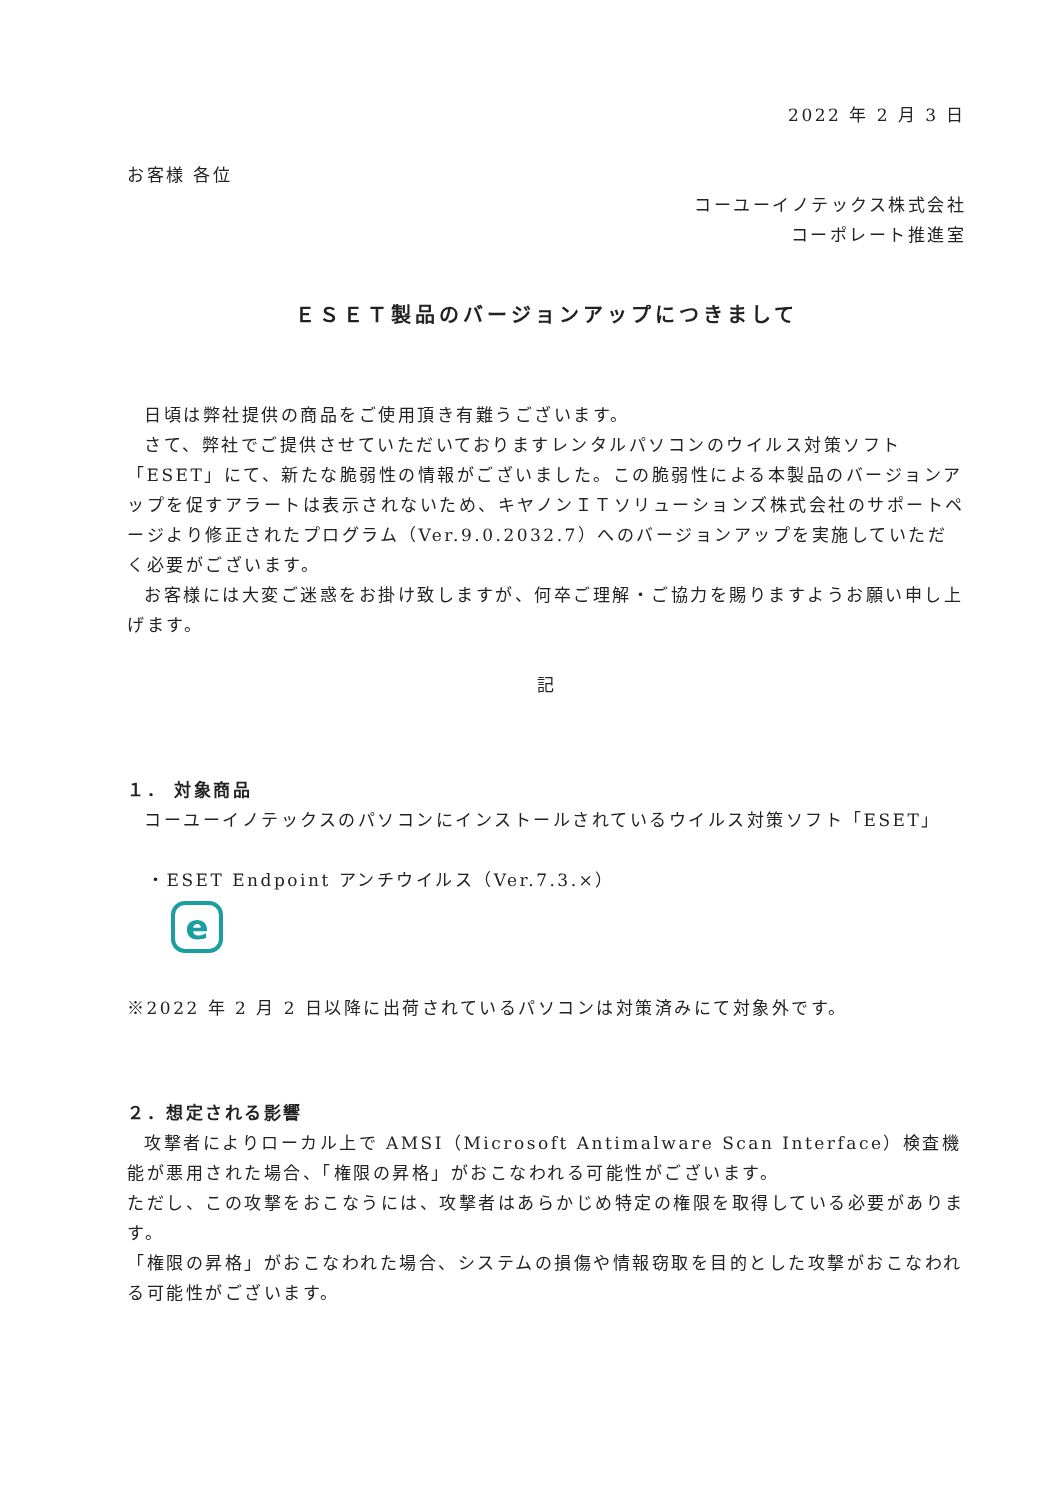2022 年 2 月 3 日
お客様 各位
コーユーイノテックス株式会社
コーポレート推進室
ＥＳＥＴ製品のバージョンアップにつきまして
日頃は弊社提供の商品をご使用頂き有難うございます。
さて、弊社でご提供させていただいておりますレンタルパソコンのウイルス対策ソフト「ESET」にて、新たな脆弱性の情報がございました。この脆弱性による本製品のバージョンアップを促すアラートは表示されないため、キヤノンＩＴソリューションズ株式会社のサポートページより修正されたプログラム（Ver.9.0.2032.7）へのバージョンアップを実施していただく必要がございます。
お客様には大変ご迷惑をお掛け致しますが、何卒ご理解・ご協力を賜りますようお願い申し上げます。
記
１． 対象商品
コーユーイノテックスのパソコンにインストールされているウイルス対策ソフト「ESET」
・ESET Endpoint アンチウイルス（Ver.7.3.×）
e
※2022 年 2 月 2 日以降に出荷されているパソコンは対策済みにて対象外です。
２．想定される影響
攻撃者によりローカル上で AMSI（Microsoft Antimalware Scan Interface）検査機能が悪用された場合、「権限の昇格」がおこなわれる可能性がございます。
ただし、この攻撃をおこなうには、攻撃者はあらかじめ特定の権限を取得している必要があります。
「権限の昇格」がおこなわれた場合、システムの損傷や情報窃取を目的とした攻撃がおこなわれる可能性がございます。